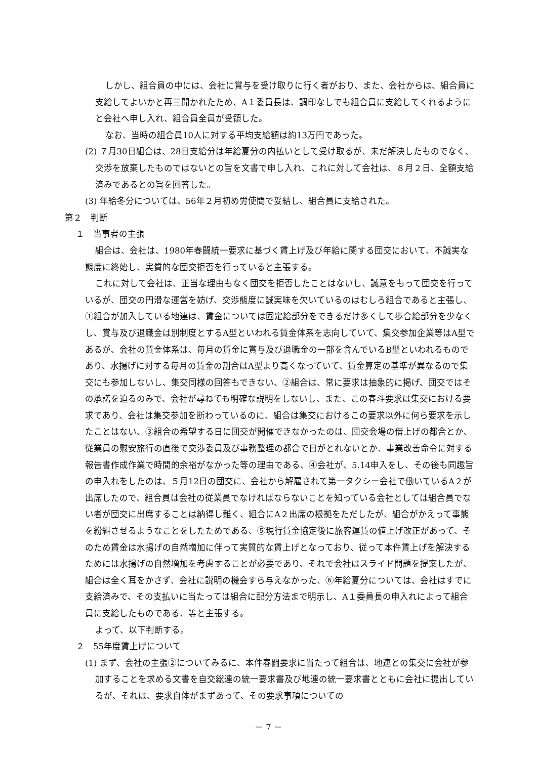しかし、組合員の中には、会社に賞与を受け取りに行く者がおり、また、会社からは、組合員に支給してよいかと再三聞かれたため、A１委員長は、調印なしでも組合員に支給してくれるようにと会社へ申し入れ、組合員全員が受領した。
なお、当時の組合員10人に対する平均支給額は約13万円であった。
(2) ７月30日組合は、28日支給分は年給夏分の内払いとして受け取るが、未だ解決したものでなく、交渉を放棄したものではないとの旨を文書で申し入れ、これに対して会社は、８月２日、全額支給済みであるとの旨を回答した。
(3) 年給冬分については、56年２月初め労使間で妥結し、組合員に支給された。
第２　判断
１　当事者の主張
組合は、会社は、1980年春闘統一要求に基づく賃上げ及び年給に関する団交において、不誠実な態度に終始し、実質的な団交拒否を行っていると主張する。
これに対して会社は、正当な理由もなく団交を拒否したことはないし、誠意をもって団交を行っているが、団交の円滑な運営を妨げ、交渉態度に誠実味を欠いているのはむしろ組合であると主張し、①組合が加入している地連は、賃金については固定給部分をできるだけ多くして歩合給部分を少なくし、賞与及び退職金は別制度とするA型といわれる賃金体系を志向していて、集交参加企業等はA型であるが、会社の賃金体系は、毎月の賃金に賞与及び退職金の一部を含んでいるB型といわれるものであり、水揚げに対する毎月の賃金の割合はA型より高くなっていて、賃金算定の基準が異なるので集交にも参加しないし、集交同様の回答もできない、②組合は、常に要求は抽象的に掲げ、団交ではその承諾を迫るのみで、会社が尋ねても明確な説明をしないし、また、この春斗要求は集交における要求であり、会社は集交参加を断わっているのに、組合は集交におけるこの要求以外に何ら要求を示したことはない、③組合の希望する日に団交が開催できなかったのは、団交会場の借上げの都合とか、従業員の慰安旅行の直後で交渉委員及び事務整理の都合で日がとれないとか、事業改善命令に対する報告書作成作業で時間的余裕がなかった等の理由である、④会社が、5.14申入をし、その後も同趣旨の申入れをしたのは、５月12日の団交に、会社から解雇されて第一タクシー会社で働いているA２が出席したので、組合員は会社の従業員でなければならないことを知っている会社としては組合員でない者が団交に出席することは納得し難く、組合にA２出席の根拠をただしたが、組合がかえって事態を紛糾させるようなことをしたためである、⑤現行賃金協定後に旅客運賃の値上げ改正があって、そのため賃金は水揚げの自然増加に伴って実質的な賃上げとなっており、従って本件賃上げを解決するためには水揚げの自然増加を考慮することが必要であり、それで会社はスライド問題を提案したが、組合は全く耳をかさず、会社に説明の機会すら与えなかった、⑥年給夏分については、会社はすでに支給済みで、その支払いに当たっては組合に配分方法まで明示し、A１委員長の申入れによって組合員に支給したものである、等と主張する。
よって、以下判断する。
２　55年度賃上げについて
(1) まず、会社の主張②についてみるに、本件春闘要求に当たって組合は、地連との集交に会社が参加することを求める文書を自交総連の統一要求書及び地連の統一要求書とともに会社に提出しているが、それは、要求自体がまずあって、その要求事項についての
－ 7 －